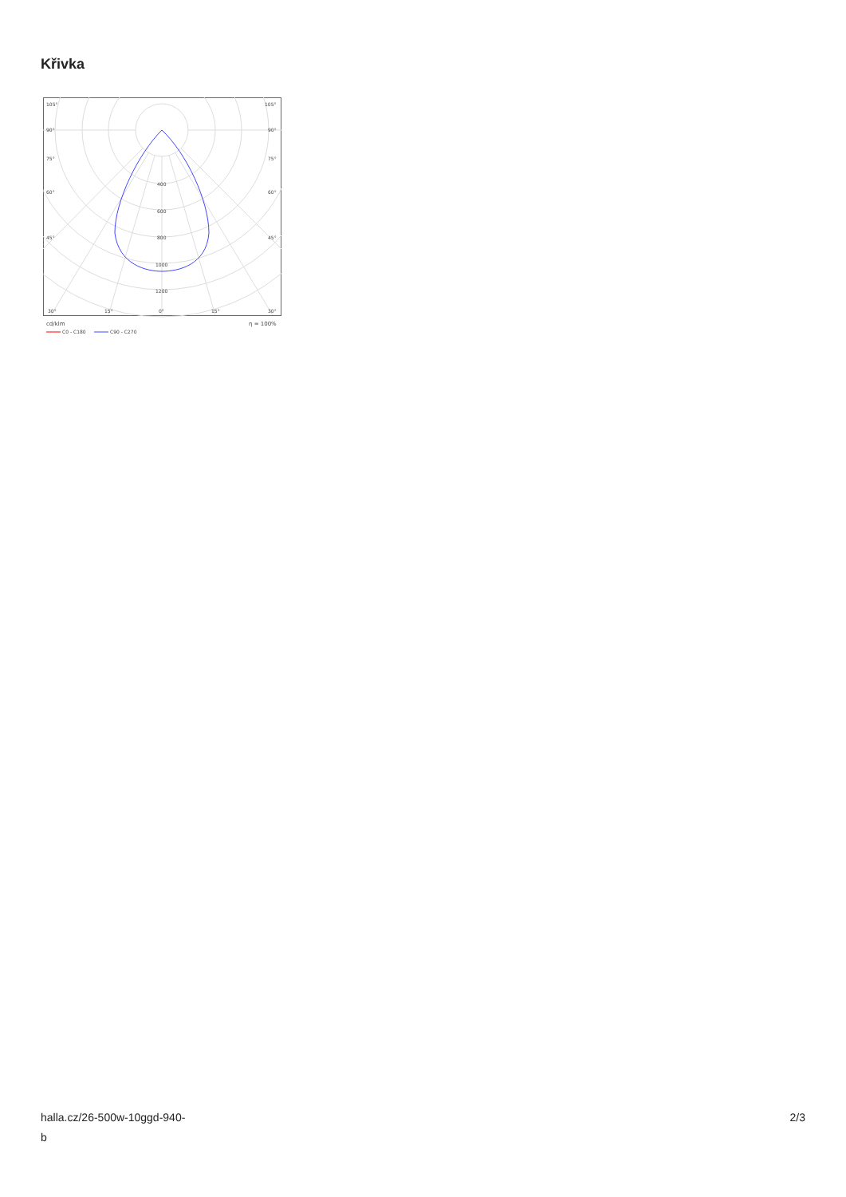Křivka
105°
105°
90°
90°
75°
75°
60°
60°
45°
45°
400
600
800
1000
1200
30°
15°
0°
15°
30°
cd/klm
η = 100%
C0 - C180
C90 - C270
halla.cz/26-500w-10ggd-940-
b
2/3